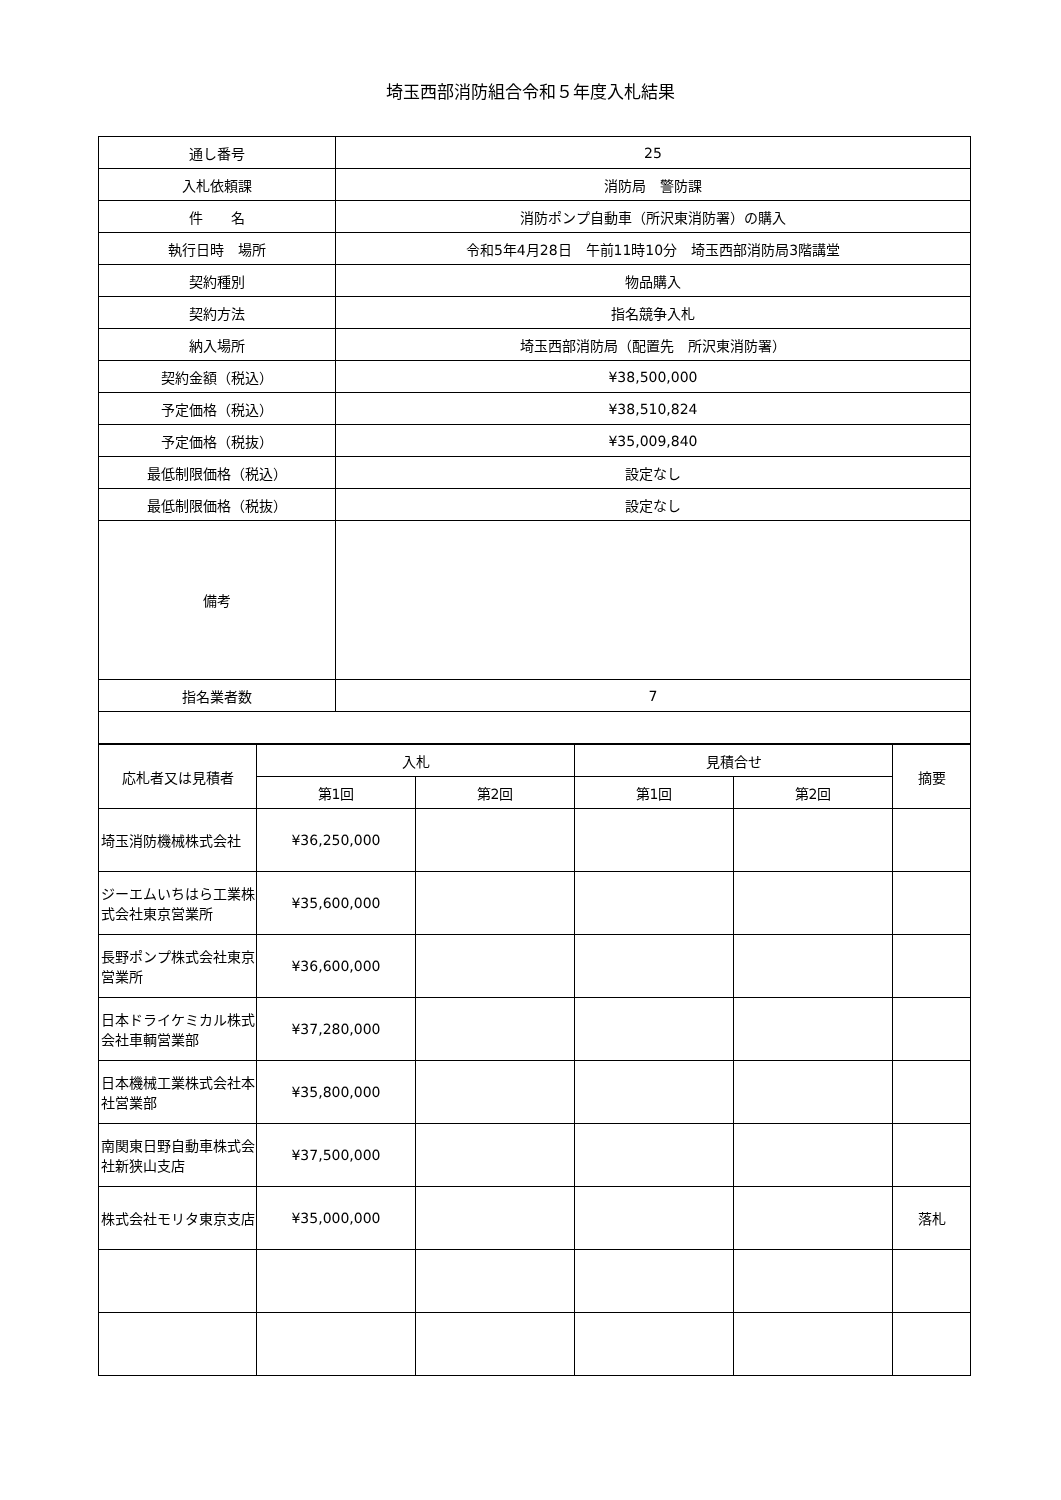埼玉西部消防組合令和５年度入札結果
| 通し番号 | 25 |
| 入札依頼課 | 消防局 警防課 |
| 件 名 | 消防ポンプ自動車（所沢東消防署）の購入 |
| 執行日時 場所 | 令和5年4月28日 午前11時10分 埼玉西部消防局3階講堂 |
| 契約種別 | 物品購入 |
| 契約方法 | 指名競争入札 |
| 納入場所 | 埼玉西部消防局（配置先 所沢東消防署） |
| 契約金額（税込） | ¥38,500,000 |
| 予定価格（税込） | ¥38,510,824 |
| 予定価格（税抜） | ¥35,009,840 |
| 最低制限価格（税込） | 設定なし |
| 最低制限価格（税抜） | 設定なし |
| 備考 | |
| 指名業者数 | 7 |
| 応札者又は見積者 | 入札 | | 見積合せ | | 摘要 |
| --- | --- | --- | --- | --- | --- |
| | 第1回 | 第2回 | 第1回 | 第2回 | |
| 埼玉消防機械株式会社 | ¥36,250,000 | | | | |
| ジーエムいちはら工業株式会社東京営業所 | ¥35,600,000 | | | | |
| 長野ポンプ株式会社東京営業所 | ¥36,600,000 | | | | |
| 日本ドライケミカル株式会社車輌営業部 | ¥37,280,000 | | | | |
| 日本機械工業株式会社本社営業部 | ¥35,800,000 | | | | |
| 南関東日野自動車株式会社新狭山支店 | ¥37,500,000 | | | | |
| 株式会社モリタ東京支店 | ¥35,000,000 | | | | 落札 |